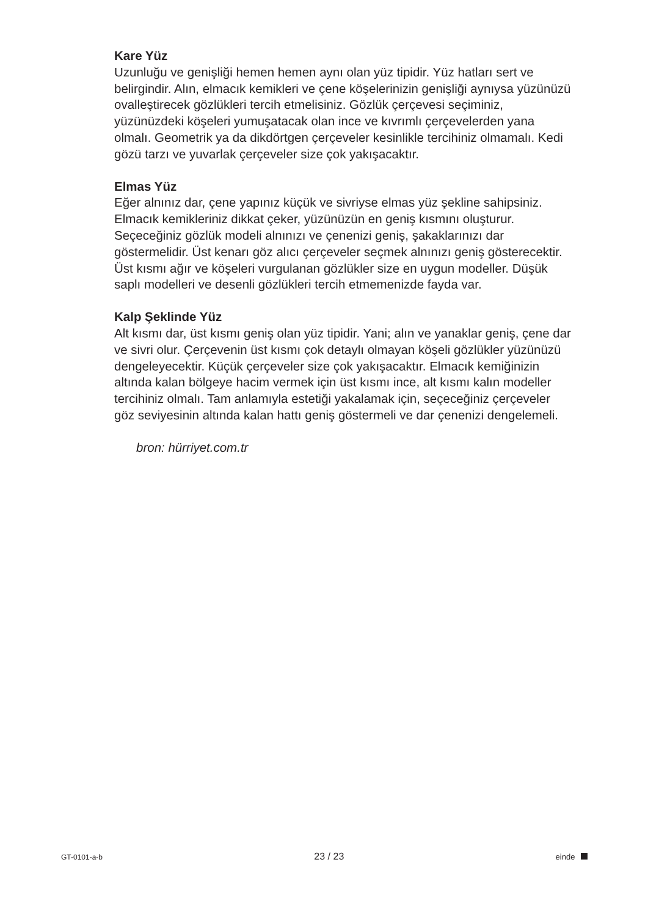Kare Yüz
Uzunluğu ve genişliği hemen hemen aynı olan yüz tipidir. Yüz hatları sert ve belirgindir. Alın, elmacık kemikleri ve çene köşelerinizin genişliği aynıysa yüzünüzü ovalleştirecek gözlükleri tercih etmelisiniz. Gözlük çerçevesi seçiminiz, yüzünüzdeki köşeleri yumuşatacak olan ince ve kıvrımlı çerçevelerden yana olmalı. Geometrik ya da dikdörtgen çerçeveler kesinlikle tercihiniz olmamalı. Kedi gözü tarzı ve yuvarlak çerçeveler size çok yakışacaktır.
Elmas Yüz
Eğer alnınız dar, çene yapınız küçük ve sivriyse elmas yüz şekline sahipsiniz. Elmacık kemikleriniz dikkat çeker, yüzünüzün en geniş kısmını oluşturur. Seçeceğiniz gözlük modeli alnınızı ve çenenizi geniş, şakaklarınızı dar göstermelidir. Üst kenarı göz alıcı çerçeveler seçmek alnınızı geniş gösterecektir. Üst kısmı ağır ve köşeleri vurgulanan gözlükler size en uygun modeller. Düşük saplı modelleri ve desenli gözlükleri tercih etmemenizde fayda var.
Kalp Şeklinde Yüz
Alt kısmı dar, üst kısmı geniş olan yüz tipidir. Yani; alın ve yanaklar geniş, çene dar ve sivri olur. Çerçevenin üst kısmı çok detaylı olmayan köşeli gözlükler yüzünüzü dengeleyecektir. Küçük çerçeveler size çok yakışacaktır. Elmacık kemiğinizin altında kalan bölgeye hacim vermek için üst kısmı ince, alt kısmı kalın modeller tercihiniz olmalı. Tam anlamıyla estetiği yakalamak için, seçeceğiniz çerçeveler göz seviyesinin altında kalan hattı geniş göstermeli ve dar çenenizi dengelemeli.
bron: hürriyet.com.tr
GT-0101-a-b 23 / 23 einde